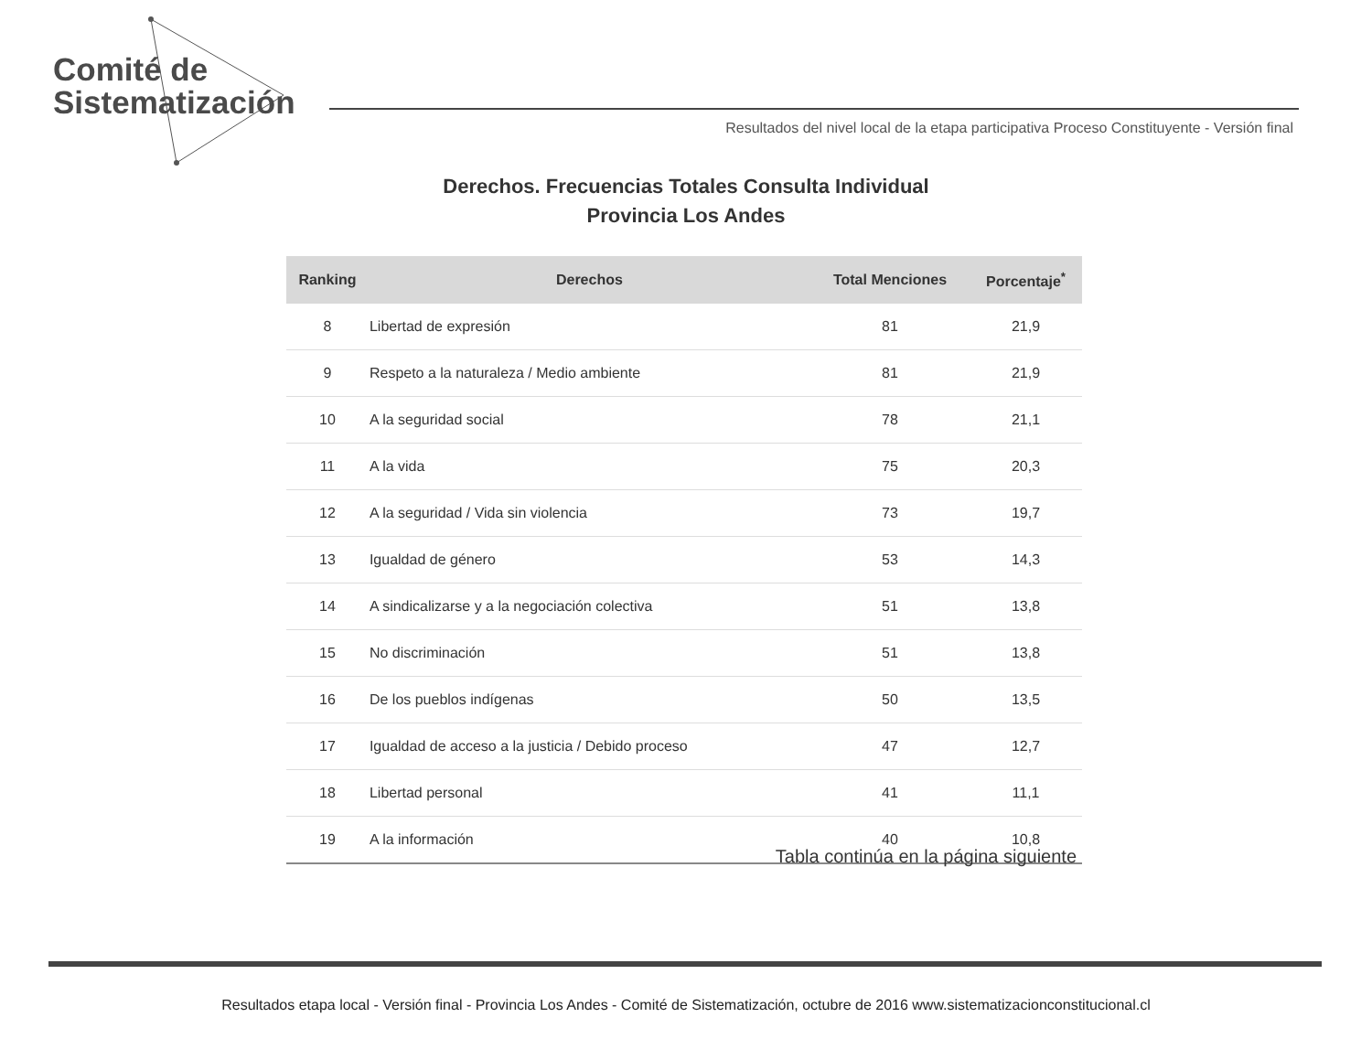Comité de
Sistematización
Resultados del nivel local de la etapa participativa Proceso Constituyente - Versión final
Derechos. Frecuencias Totales Consulta Individual
Provincia Los Andes
| Ranking | Derechos | Total Menciones | Porcentaje<sup>*</sup> |
| --- | --- | --- | --- |
| 8 | Libertad de expresión | 81 | 21,9 |
| 9 | Respeto a la naturaleza / Medio ambiente | 81 | 21,9 |
| 10 | A la seguridad social | 78 | 21,1 |
| 11 | A la vida | 75 | 20,3 |
| 12 | A la seguridad / Vida sin violencia | 73 | 19,7 |
| 13 | Igualdad de género | 53 | 14,3 |
| 14 | A sindicalizarse y a la negociación colectiva | 51 | 13,8 |
| 15 | No discriminación | 51 | 13,8 |
| 16 | De los pueblos indígenas | 50 | 13,5 |
| 17 | Igualdad de acceso a la justicia / Debido proceso | 47 | 12,7 |
| 18 | Libertad personal | 41 | 11,1 |
| 19 | A la información | 40 | 10,8 |
Tabla continúa en la página siguiente
Resultados etapa local - Versión final - Provincia Los Andes - Comité de Sistematización, octubre de 2016 www.sistematizacionconstitucional.cl